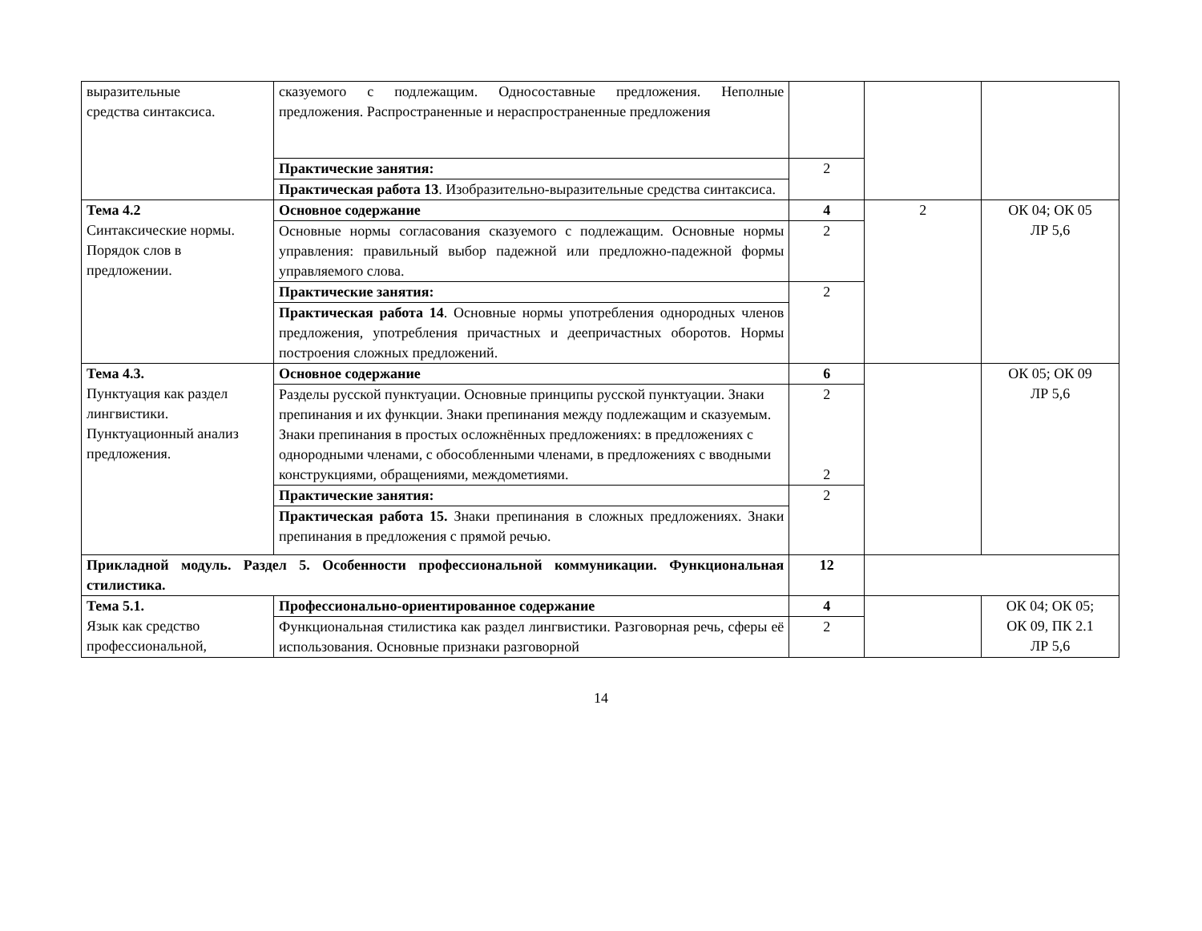| выразительные средства синтаксиса. | сказуемого с подлежащим. Односоставные предложения. Неполные предложения. Распространенные и нераспространенные предложения | | | |
| | Практические занятия: | 2 | | |
| | Практическая работа 13 . Изобразительно-выразительные средства синтаксиса. | | | |
| Тема 4.2 Синтаксические нормы. Порядок слов в предложении. | Основное содержание | 4 | 2 | ОК 04; ОК 05 ЛР 5,6 |
| | Основные нормы согласования сказуемого с подлежащим. Основные нормы управления: правильный выбор падежной или предложно-падежной формы управляемого слова. | 2 | | |
| | Практические занятия: | 2 | | |
| | Практическая работа 14 . Основные нормы употребления однородных членов предложения, употребления причастных и деепричастных оборотов. Нормы построения сложных предложений. | | | |
| Тема 4.3. Пунктуация как раздел лингвистики. Пунктуационный анализ предложения. | Основное содержание | 6 | | ОК 05; ОК 09 ЛР 5,6 |
| | Разделы русской пунктуации. Основные принципы русской пунктуации. Знаки препинания и их функции. Знаки препинания между подлежащим и сказуемым. Знаки препинания в простых осложнённых предложениях: в предложениях с однородными членами, с обособленными членами, в предложениях с вводными конструкциями, обращениями, междометиями. | 2 2 | | |
| | Практические занятия: | 2 | | |
| | Практическая работа 15. Знаки препинания в сложных предложениях. Знаки препинания в предложения с прямой речью. | | | |
| Прикладной модуль. Раздел 5. Особенности профессиональной коммуникации. Функциональная стилистика. | | 12 | | |
| Тема 5.1. Язык как средство профессиональной, | Профессионально-ориентированное содержание | 4 | | ОК 04; ОК 05; ОК 09, ПК 2.1 ЛР 5,6 |
| | Функциональная стилистика как раздел лингвистики. Разговорная речь, сферы её использования. Основные признаки разговорной | 2 | | |
14